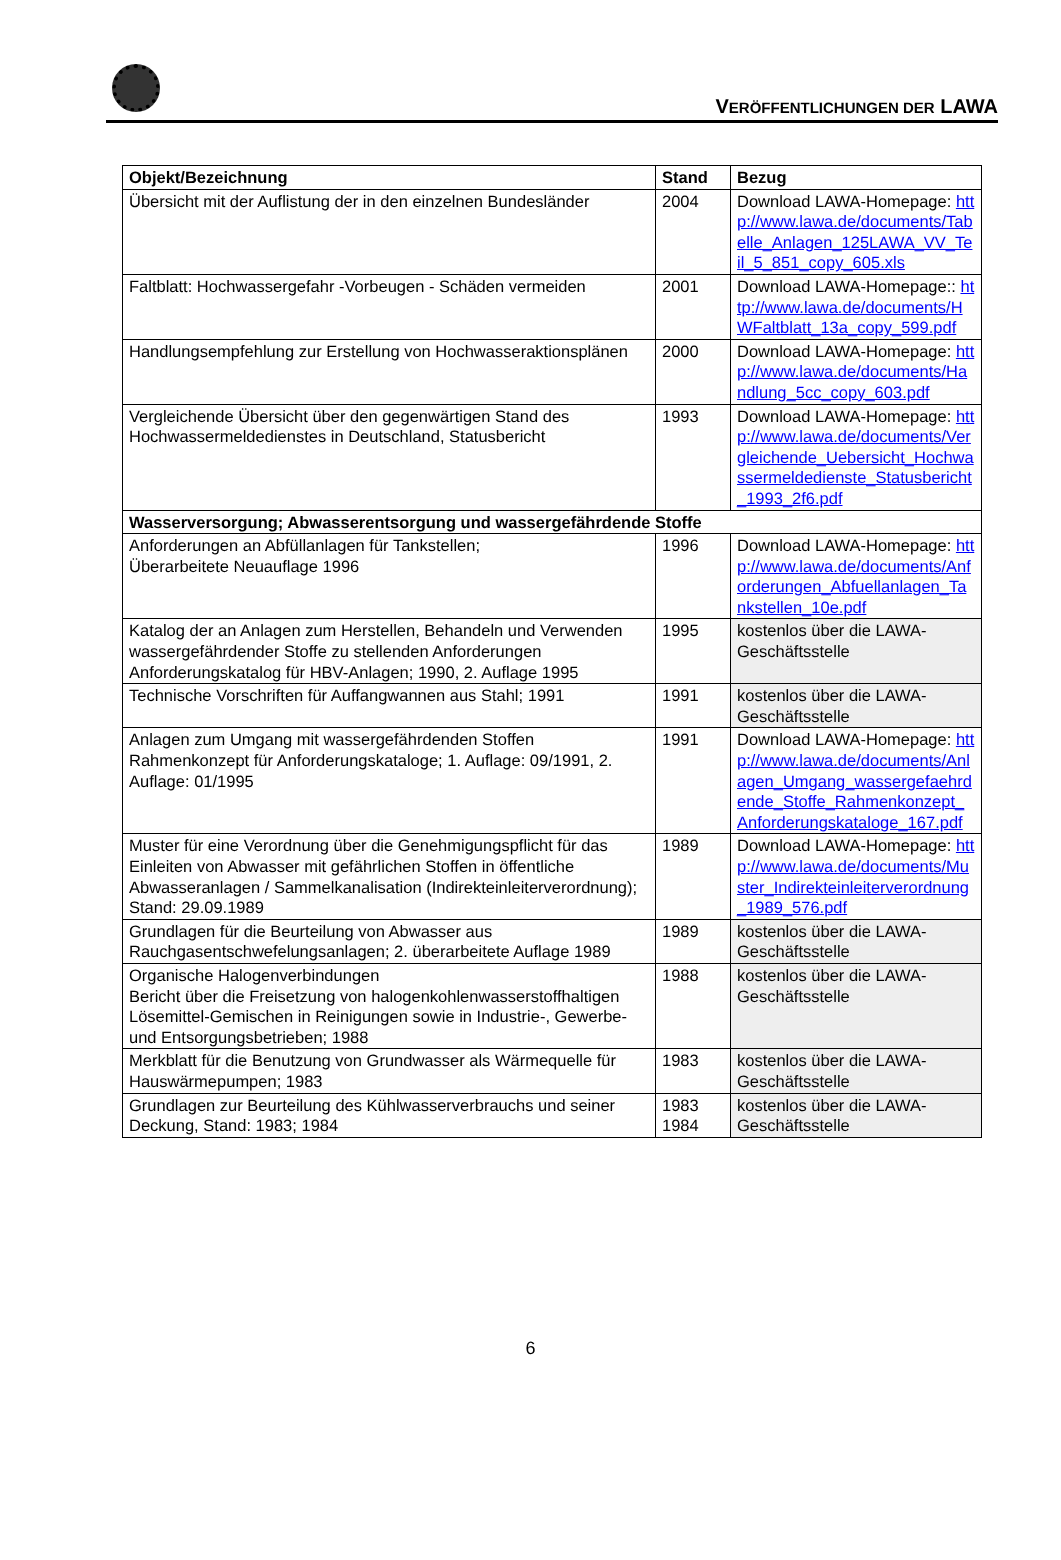VERÖFFENTLICHUNGEN DER LAWA
| Objekt/Bezeichnung | Stand | Bezug |
| --- | --- | --- |
| Übersicht mit der Auflistung der in den einzelnen Bundesländer | 2004 | Download LAWA-Homepage: http://www.lawa.de/documents/Tabelle_Anlagen_125LAWA_VV_Teil_5_851_copy_605.xls |
| Faltblatt: Hochwassergefahr -Vorbeugen - Schäden vermeiden | 2001 | Download LAWA-Homepage:: http://www.lawa.de/documents/HWFaltblatt_13a_copy_599.pdf |
| Handlungsempfehlung zur Erstellung von Hochwasseraktionsplänen | 2000 | Download LAWA-Homepage: http://www.lawa.de/documents/Handlung_5cc_copy_603.pdf |
| Vergleichende Übersicht über den gegenwärtigen Stand des Hochwassermeldedienstes in Deutschland, Statusbericht | 1993 | Download LAWA-Homepage: http://www.lawa.de/documents/Vergleichende_Uebersicht_Hochwassermeldedienste_Statusbericht_1993_2f6.pdf |
| Wasserversorgung; Abwasserentsorgung und wassergefährdende Stoffe | | |
| Anforderungen an Abfüllanlagen für Tankstellen; Überarbeitete Neuauflage 1996 | 1996 | Download LAWA-Homepage: http://www.lawa.de/documents/Anforderungen_Abfuellanlagen_Tankstellen_10e.pdf |
| Katalog der an Anlagen zum Herstellen, Behandeln und Verwenden wassergefährdender Stoffe zu stellenden Anforderungen Anforderungskatalog für HBV-Anlagen; 1990, 2. Auflage 1995 | 1995 | kostenlos über die LAWA-Geschäftsstelle |
| Technische Vorschriften für Auffangwannen aus Stahl; 1991 | 1991 | kostenlos über die LAWA-Geschäftsstelle |
| Anlagen zum Umgang mit wassergefährdenden Stoffen Rahmenkonzept für Anforderungskataloge; 1. Auflage: 09/1991, 2. Auflage: 01/1995 | 1991 | Download LAWA-Homepage: http://www.lawa.de/documents/Anlagen_Umgang_wassergefaehrdende_Stoffe_Rahmenkonzept_Anforderungskataloge_167.pdf |
| Muster für eine Verordnung über die Genehmigungspflicht für das Einleiten von Abwasser mit gefährlichen Stoffen in öffentliche Abwasseranlagen / Sammelkanalisation (Indirekteinleiterverordnung); Stand: 29.09.1989 | 1989 | Download LAWA-Homepage: http://www.lawa.de/documents/Muster_Indirekteinleiterverordnung_1989_576.pdf |
| Grundlagen für die Beurteilung von Abwasser aus Rauchgasentschwefelungsanlagen; 2. überarbeitete Auflage 1989 | 1989 | kostenlos über die LAWA-Geschäftsstelle |
| Organische Halogenverbindungen Bericht über die Freisetzung von halogenkohlenwasserstoffhaltigen Lösemittel-Gemischen in Reinigungen sowie in Industrie-, Gewerbe- und Entsorgungsbetrieben; 1988 | 1988 | kostenlos über die LAWA-Geschäftsstelle |
| Merkblatt für die Benutzung von Grundwasser als Wärmequelle für Hauswärmepumpen; 1983 | 1983 | kostenlos über die LAWA-Geschäftsstelle |
| Grundlagen zur Beurteilung des Kühlwasserverbrauchs und seiner Deckung, Stand: 1983; 1984 | 1983 1984 | kostenlos über die LAWA-Geschäftsstelle |
6